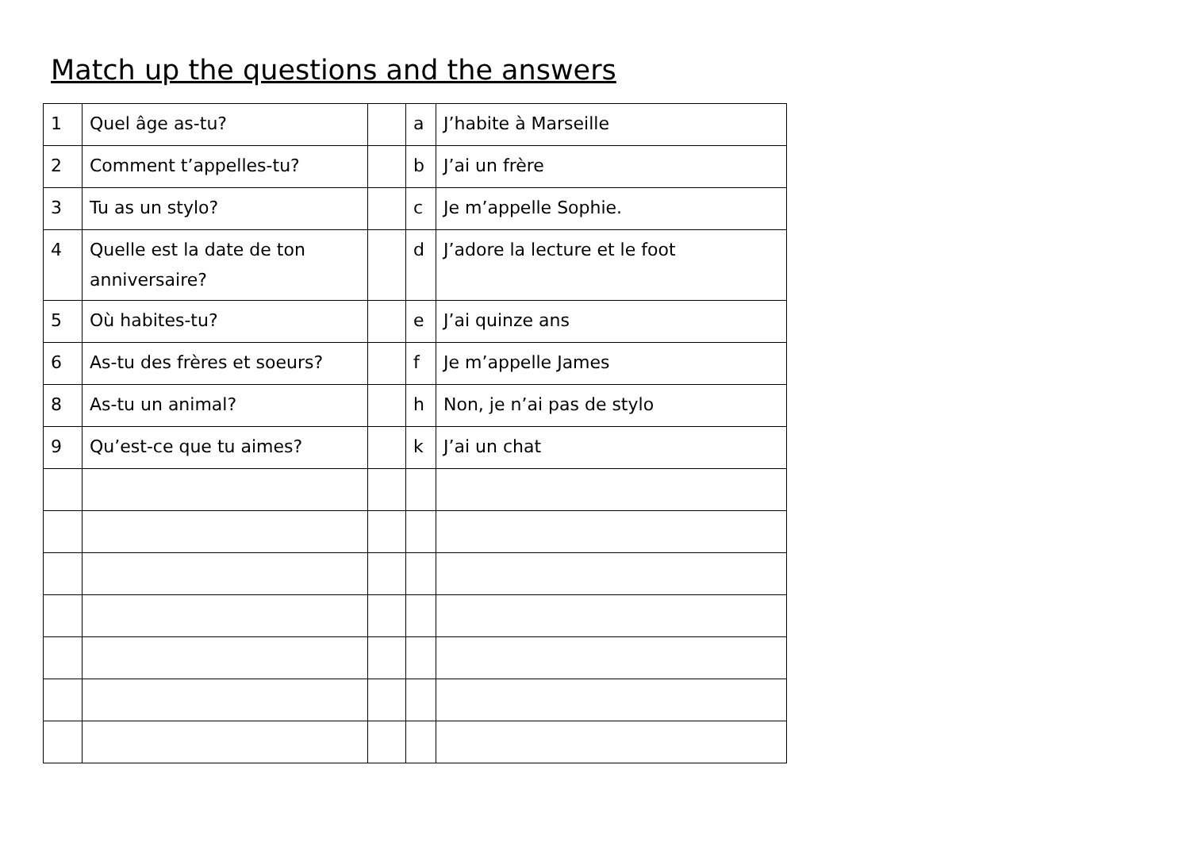Match up the questions and the answers
| 1 | Quel âge as-tu? | | a | J’habite à Marseille |
| 2 | Comment t’appelles-tu? | | b | J’ai un frère |
| 3 | Tu as un stylo? | | c | Je m’appelle Sophie. |
| 4 | Quelle est la date de ton anniversaire? | | d | J’adore la lecture et le foot |
| 5 | Où habites-tu? | | e | J’ai quinze ans |
| 6 | As-tu des frères et soeurs? | | f | Je m’appelle James |
| 8 | As-tu un animal? | | h | Non, je n’ai pas de stylo |
| 9 | Qu’est-ce que tu aimes? | | k | J’ai un chat |